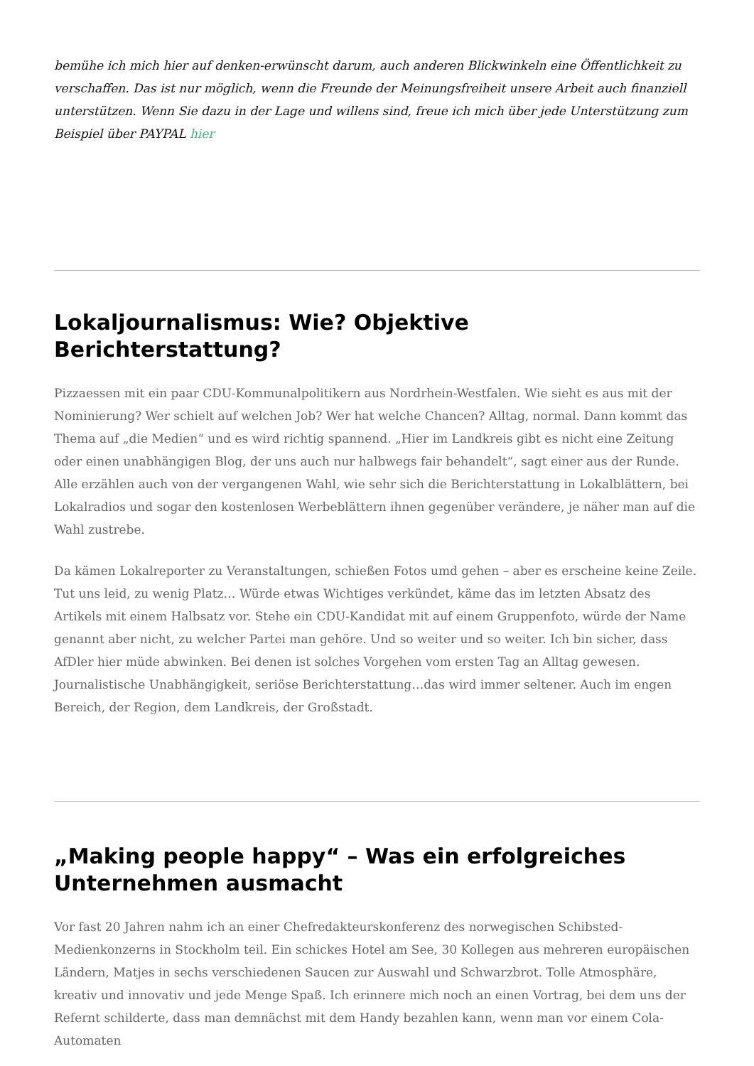bemühe ich mich hier auf denken-erwünscht darum, auch anderen Blickwinkeln eine Öffentlichkeit zu verschaffen. Das ist nur möglich, wenn die Freunde der Meinungsfreiheit unsere Arbeit auch finanziell unterstützen. Wenn Sie dazu in der Lage und willens sind, freue ich mich über jede Unterstützung zum Beispiel über PAYPAL hier
Lokaljournalismus: Wie? Objektive Berichterstattung?
Pizzaessen mit ein paar CDU-Kommunalpolitikern aus Nordrhein-Westfalen. Wie sieht es aus mit der Nominierung? Wer schielt auf welchen Job? Wer hat welche Chancen? Alltag, normal. Dann kommt das Thema auf „die Medien“ und es wird richtig spannend. „Hier im Landkreis gibt es nicht eine Zeitung oder einen unabhängigen Blog, der uns auch nur halbwegs fair behandelt“, sagt einer aus der Runde. Alle erzählen auch von der vergangenen Wahl, wie sehr sich die Berichterstattung in Lokalblättern, bei Lokalradios und sogar den kostenlosen Werbeblättern ihnen gegenüber verändere, je näher man auf die Wahl zustrebe.
Da kämen Lokalreporter zu Veranstaltungen, schießen Fotos umd gehen – aber es erscheine keine Zeile. Tut uns leid, zu wenig Platz… Würde etwas Wichtiges verkündet, käme das im letzten Absatz des Artikels mit einem Halbsatz vor. Stehe ein CDU-Kandidat mit auf einem Gruppenfoto, würde der Name genannt aber nicht, zu welcher Partei man gehöre. Und so weiter und so weiter. Ich bin sicher, dass AfDler hier müde abwinken. Bei denen ist solches Vorgehen vom ersten Tag an Alltag gewesen. Journalistische Unabhängigkeit, seriöse Berichterstattung…das wird immer seltener. Auch im engen Bereich, der Region, dem Landkreis, der Großstadt.
„Making people happy“ – Was ein erfolgreiches Unternehmen ausmacht
Vor fast 20 Jahren nahm ich an einer Chefredakteurskonferenz des norwegischen Schibsted-Medienkonzerns in Stockholm teil. Ein schickes Hotel am See, 30 Kollegen aus mehreren europäischen Ländern, Matjes in sechs verschiedenen Saucen zur Auswahl und Schwarzbrot. Tolle Atmosphäre, kreativ und innovativ und jede Menge Spaß. Ich erinnere mich noch an einen Vortrag, bei dem uns der Refernt schilderte, dass man demnächst mit dem Handy bezahlen kann, wenn man vor einem Cola-Automaten